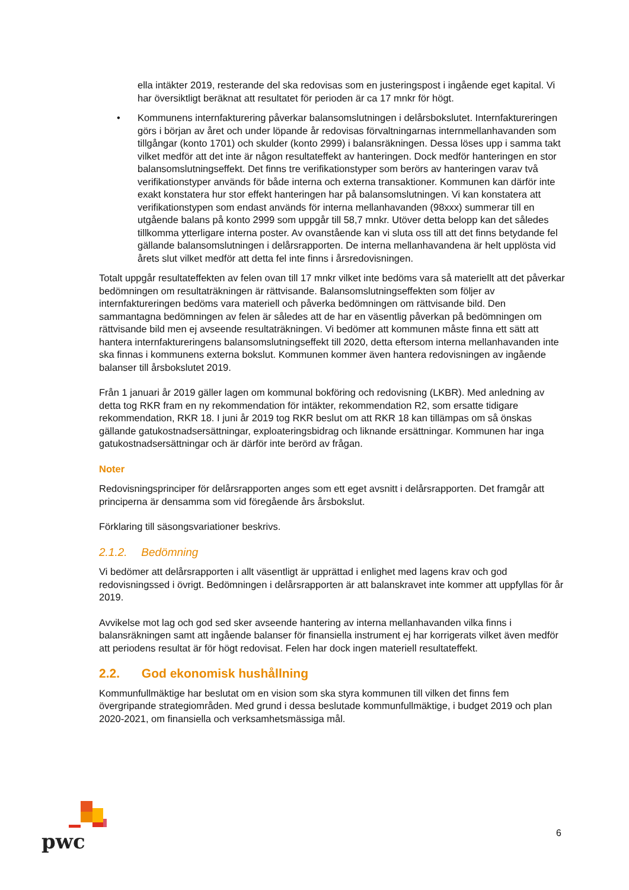ella intäkter 2019, resterande del ska redovisas som en justeringspost i ingående eget kapital. Vi har översiktligt beräknat att resultatet för perioden är ca 17 mnkr för högt.
• Kommunens internfakturering påverkar balansomslutningen i delårsbokslutet. Internfaktureringen görs i början av året och under löpande år redovisas förvaltningarnas internmellanhavanden som tillgångar (konto 1701) och skulder (konto 2999) i balansräkningen. Dessa löses upp i samma takt vilket medför att det inte är någon resultateffekt av hanteringen. Dock medför hanteringen en stor balansomslutningseffekt. Det finns tre verifikationstyper som berörs av hanteringen varav två verifikationstyper används för både interna och externa transaktioner. Kommunen kan därför inte exakt konstatera hur stor effekt hanteringen har på balansomslutningen. Vi kan konstatera att verifikationstypen som endast används för interna mellanhavanden (98xxx) summerar till en utgående balans på konto 2999 som uppgår till 58,7 mnkr. Utöver detta belopp kan det således tillkomma ytterligare interna poster. Av ovanstående kan vi sluta oss till att det finns betydande fel gällande balansomslutningen i delårsrapporten. De interna mellanhavandena är helt upplösta vid årets slut vilket medför att detta fel inte finns i årsredovisningen.
Totalt uppgår resultateffekten av felen ovan till 17 mnkr vilket inte bedöms vara så materiellt att det påverkar bedömningen om resultaträkningen är rättvisande. Balansomslutningseffekten som följer av internfaktureringen bedöms vara materiell och påverka bedömningen om rättvisande bild. Den sammantagna bedömningen av felen är således att de har en väsentlig påverkan på bedömningen om rättvisande bild men ej avseende resultaträkningen. Vi bedömer att kommunen måste finna ett sätt att hantera internfaktureringens balansomslutningseffekt till 2020, detta eftersom interna mellanhavanden inte ska finnas i kommunens externa bokslut. Kommunen kommer även hantera redovisningen av ingående balanser till årsbokslutet 2019.
Från 1 januari år 2019 gäller lagen om kommunal bokföring och redovisning (LKBR). Med anledning av detta tog RKR fram en ny rekommendation för intäkter, rekommendation R2, som ersatte tidigare rekommendation, RKR 18. I juni år 2019 tog RKR beslut om att RKR 18 kan tillämpas om så önskas gällande gatukostnadsersättningar, exploateringsbidrag och liknande ersättningar. Kommunen har inga gatukostnadsersättningar och är därför inte berörd av frågan.
Noter
Redovisningsprinciper för delårsrapporten anges som ett eget avsnitt i delårsrapporten. Det framgår att principerna är densamma som vid föregående års årsbokslut.
Förklaring till säsongsvariationer beskrivs.
2.1.2. Bedömning
Vi bedömer att delårsrapporten i allt väsentligt är upprättad i enlighet med lagens krav och god redovisningssed i övrigt. Bedömningen i delårsrapporten är att balanskravet inte kommer att uppfyllas för år 2019.
Avvikelse mot lag och god sed sker avseende hantering av interna mellanhavanden vilka finns i balansräkningen samt att ingående balanser för finansiella instrument ej har korrigerats vilket även medför att periodens resultat är för högt redovisat. Felen har dock ingen materiell resultateffekt.
2.2. God ekonomisk hushållning
Kommunfullmäktige har beslutat om en vision som ska styra kommunen till vilken det finns fem övergripande strategiområden. Med grund i dessa beslutade kommunfullmäktige, i budget 2019 och plan 2020-2021, om finansiella och verksamhetsmässiga mål.
pwc
6